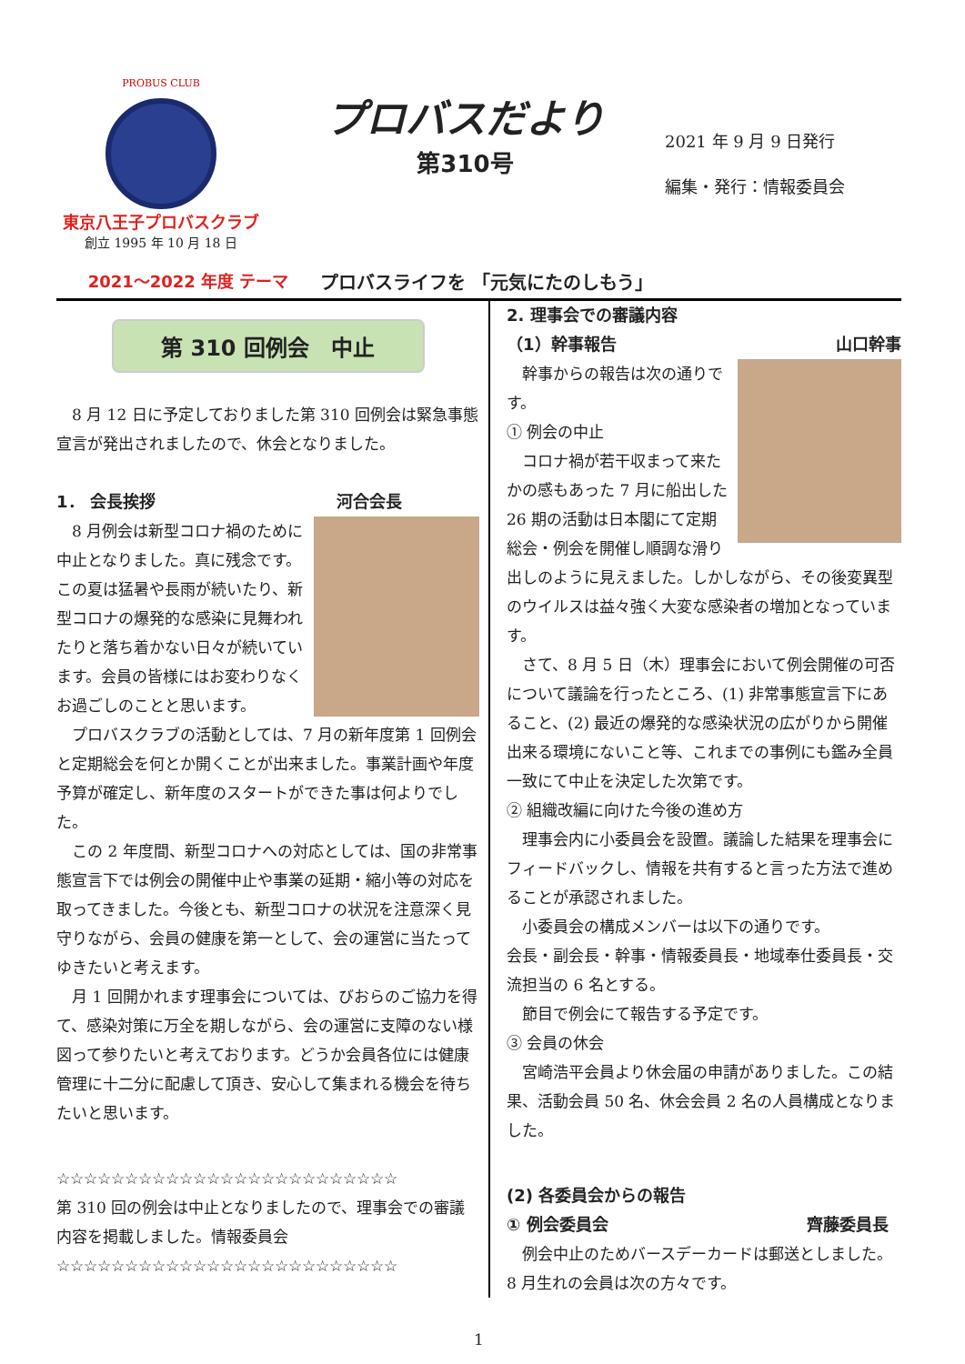PROBUS CLUB
東京八王子プロバスクラブ
創立 1995 年 10 月 18 日
プロバスだより
第310号
2021 年 9 月 9 日発行
編集・発行：情報委員会
2021～2022 年度 テーマ プロバスライフを 「元気にたのしもう」
第 310 回例会　中止
　8 月 12 日に予定しておりました第 310 回例会は緊急事態宣言が発出されましたので、休会となりました。
1． 会長挨拶 河合会長
　8 月例会は新型コロナ禍のために中止となりました。真に残念です。この夏は猛暑や長雨が続いたり、新型コロナの爆発的な感染に見舞われたりと落ち着かない日々が続いています。会員の皆様にはお変わりなくお過ごしのことと思います。
　プロバスクラブの活動としては、7 月の新年度第 1 回例会と定期総会を何とか開くことが出来ました。事業計画や年度予算が確定し、新年度のスタートができた事は何よりでした。
　この 2 年度間、新型コロナへの対応としては、国の非常事態宣言下では例会の開催中止や事業の延期・縮小等の対応を取ってきました。今後とも、新型コロナの状況を注意深く見守りながら、会員の健康を第一として、会の運営に当たってゆきたいと考えます。
　月 1 回開かれます理事会については、びおらのご協力を得て、感染対策に万全を期しながら、会の運営に支障のない様図って参りたいと考えております。どうか会員各位には健康管理に十二分に配慮して頂き、安心して集まれる機会を待ちたいと思います。
☆☆☆☆☆☆☆☆☆☆☆☆☆☆☆☆☆☆☆☆☆☆☆☆☆
第 310 回の例会は中止となりましたので、理事会での審議内容を掲載しました。情報委員会
☆☆☆☆☆☆☆☆☆☆☆☆☆☆☆☆☆☆☆☆☆☆☆☆☆
2. 理事会での審議内容
（1）幹事報告 山口幹事
　幹事からの報告は次の通りです。
① 例会の中止
　コロナ禍が若干収まって来たかの感もあった 7 月に船出した 26 期の活動は日本閣にて定期総会・例会を開催し順調な滑り出しのように見えました。しかしながら、その後変異型のウイルスは益々強く大変な感染者の増加となっています。
　さて、8 月 5 日（木）理事会において例会開催の可否について議論を行ったところ、(1) 非常事態宣言下にあること、(2) 最近の爆発的な感染状況の広がりから開催出来る環境にないこと等、これまでの事例にも鑑み全員一致にて中止を決定した次第です。
② 組織改編に向けた今後の進め方
　理事会内に小委員会を設置。議論した結果を理事会にフィードバックし、情報を共有すると言った方法で進めることが承認されました。
　小委員会の構成メンバーは以下の通りです。
会長・副会長・幹事・情報委員長・地域奉仕委員長・交流担当の 6 名とする。
　節目で例会にて報告する予定です。
③ 会員の休会
　宮崎浩平会員より休会届の申請がありました。この結果、活動会員 50 名、休会会員 2 名の人員構成となりました。
(2) 各委員会からの報告
① 例会委員会 齊藤委員長
　例会中止のためバースデーカードは郵送としました。8 月生れの会員は次の方々です。
1